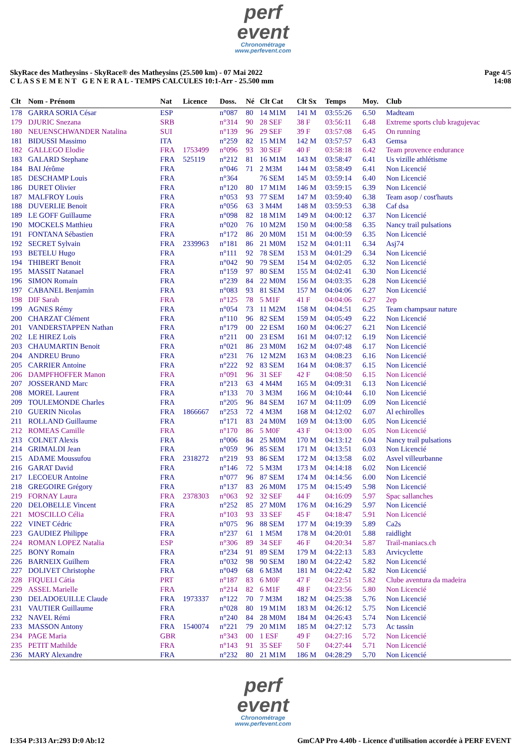perf
event
Chronométrage
www.perfevent.com
SkyRace des Matheysins - SkyRace® des Matheysins (25.500 km) - 07 Mai 2022
C L A S S E M E N T G E N E R A L - TEMPS CALCULES 10:1-Arr - 25.500 mm
Page 4/5
14:08
| Clt | Nom - Prénom | Nat | Licence | Doss. | Né | Clt Cat | Clt Sx | Temps | Moy. | Club |
| --- | --- | --- | --- | --- | --- | --- | --- | --- | --- | --- |
| 178 | GARRA SORIA César | ESP | | n°087 | 80 | 14 M1M | 141 M | 03:55:26 | 6.50 | Madteam |
| 179 | DJURIC Snezana | SRB | | n°314 | 90 | 28 SEF | 38 F | 03:56:11 | 6.48 | Extreme sports club kragujevac |
| 180 | NEUENSCHWANDER Natalina | SUI | | n°139 | 96 | 29 SEF | 39 F | 03:57:08 | 6.45 | On running |
| 181 | BIDUSSI Massimo | ITA | | n°259 | 82 | 15 M1M | 142 M | 03:57:57 | 6.43 | Gemsa |
| 182 | GALLEGO Elodie | FRA | 1753499 | n°096 | 93 | 30 SEF | 40 F | 03:58:18 | 6.42 | Team provence endurance |
| 183 | GALARD Stephane | FRA | 525119 | n°212 | 81 | 16 M1M | 143 M | 03:58:47 | 6.41 | Us vizille athlétisme |
| 184 | BAI Jérôme | FRA | | n°046 | 71 | 2 M3M | 144 M | 03:58:49 | 6.41 | Non Licencié |
| 185 | DESCHAMP Louis | FRA | | n°364 | | 76 SEM | 145 M | 03:59:14 | 6.40 | Non Licencié |
| 186 | DURET Olivier | FRA | | n°120 | 80 | 17 M1M | 146 M | 03:59:15 | 6.39 | Non Licencié |
| 187 | MALFROY Louis | FRA | | n°053 | 93 | 77 SEM | 147 M | 03:59:40 | 6.38 | Team asop / cost'hauts |
| 188 | DUVERLIE Benoit | FRA | | n°056 | 63 | 3 M4M | 148 M | 03:59:53 | 6.38 | Caf dsa |
| 189 | LE GOFF Guillaume | FRA | | n°098 | 82 | 18 M1M | 149 M | 04:00:12 | 6.37 | Non Licencié |
| 190 | MOCKELS Matthieu | FRA | | n°020 | 76 | 10 M2M | 150 M | 04:00:58 | 6.35 | Nancy trail pulsations |
| 191 | FONTANA Sébastien | FRA | | n°172 | 86 | 20 M0M | 151 M | 04:00:59 | 6.35 | Non Licencié |
| 192 | SECRET Sylvain | FRA | 2339963 | n°181 | 86 | 21 M0M | 152 M | 04:01:11 | 6.34 | Asj74 |
| 193 | BETELU Hugo | FRA | | n°111 | 92 | 78 SEM | 153 M | 04:01:29 | 6.34 | Non Licencié |
| 194 | THIBERT Benoit | FRA | | n°042 | 90 | 79 SEM | 154 M | 04:02:05 | 6.32 | Non Licencié |
| 195 | MASSIT Natanael | FRA | | n°159 | 97 | 80 SEM | 155 M | 04:02:41 | 6.30 | Non Licencié |
| 196 | SIMON Romain | FRA | | n°239 | 84 | 22 M0M | 156 M | 04:03:35 | 6.28 | Non Licencié |
| 197 | CABANEL Benjamin | FRA | | n°083 | 93 | 81 SEM | 157 M | 04:04:06 | 6.27 | Non Licencié |
| 198 | DIF Sarah | FRA | | n°125 | 78 | 5 M1F | 41 F | 04:04:06 | 6.27 | 2ep |
| 199 | AGNES Rémy | FRA | | n°054 | 73 | 11 M2M | 158 M | 04:04:51 | 6.25 | Team champsaur nature |
| 200 | CHARZAT Clément | FRA | | n°110 | 96 | 82 SEM | 159 M | 04:05:49 | 6.22 | Non Licencié |
| 201 | VANDERSTAPPEN Nathan | FRA | | n°179 | 00 | 22 ESM | 160 M | 04:06:27 | 6.21 | Non Licencié |
| 202 | LE HIREZ Loïs | FRA | | n°211 | 00 | 23 ESM | 161 M | 04:07:12 | 6.19 | Non Licencié |
| 203 | CHAUMARTIN Benoit | FRA | | n°021 | 86 | 23 M0M | 162 M | 04:07:48 | 6.17 | Non Licencié |
| 204 | ANDREU Bruno | FRA | | n°231 | 76 | 12 M2M | 163 M | 04:08:23 | 6.16 | Non Licencié |
| 205 | CARRIER Antoine | FRA | | n°222 | 92 | 83 SEM | 164 M | 04:08:37 | 6.15 | Non Licencié |
| 206 | DAMPFHOFFER Manon | FRA | | n°091 | 96 | 31 SEF | 42 F | 04:08:50 | 6.15 | Non Licencié |
| 207 | JOSSERAND Marc | FRA | | n°213 | 63 | 4 M4M | 165 M | 04:09:31 | 6.13 | Non Licencié |
| 208 | MOREL Laurent | FRA | | n°133 | 70 | 3 M3M | 166 M | 04:10:44 | 6.10 | Non Licencié |
| 209 | TOULEMONDE Charles | FRA | | n°205 | 96 | 84 SEM | 167 M | 04:11:09 | 6.09 | Non Licencié |
| 210 | GUERIN Nicolas | FRA | 1866667 | n°253 | 72 | 4 M3M | 168 M | 04:12:02 | 6.07 | Al echirolles |
| 211 | ROLLAND Guillaume | FRA | | n°171 | 83 | 24 M0M | 169 M | 04:13:00 | 6.05 | Non Licencié |
| 212 | ROMEAS Camille | FRA | | n°170 | 86 | 5 M0F | 43 F | 04:13:00 | 6.05 | Non Licencié |
| 213 | COLNET Alexis | FRA | | n°006 | 84 | 25 M0M | 170 M | 04:13:12 | 6.04 | Nancy trail pulsations |
| 214 | GRIMALDI Jean | FRA | | n°059 | 96 | 85 SEM | 171 M | 04:13:51 | 6.03 | Non Licencié |
| 215 | ADAME Moussufou | FRA | 2318272 | n°219 | 93 | 86 SEM | 172 M | 04:13:58 | 6.02 | Asvel villeurbanne |
| 216 | GARAT David | FRA | | n°146 | 72 | 5 M3M | 173 M | 04:14:18 | 6.02 | Non Licencié |
| 217 | LECOEUR Antoine | FRA | | n°077 | 96 | 87 SEM | 174 M | 04:14:56 | 6.00 | Non Licencié |
| 218 | GREGOIRE Grégory | FRA | | n°137 | 83 | 26 M0M | 175 M | 04:15:49 | 5.98 | Non Licencié |
| 219 | FORNAY Laura | FRA | 2378303 | n°063 | 92 | 32 SEF | 44 F | 04:16:09 | 5.97 | Spac sallanches |
| 220 | DELOBELLE Vincent | FRA | | n°252 | 85 | 27 M0M | 176 M | 04:16:29 | 5.97 | Non Licencié |
| 221 | MOSCILLO Célia | FRA | | n°103 | 93 | 33 SEF | 45 F | 04:18:47 | 5.91 | Non Licencié |
| 222 | VINET Cédric | FRA | | n°075 | 96 | 88 SEM | 177 M | 04:19:39 | 5.89 | Ca2s |
| 223 | GAUDIEZ Philippe | FRA | | n°237 | 61 | 1 M5M | 178 M | 04:20:01 | 5.88 | raidlight |
| 224 | ROMAN LOPEZ Natalia | ESP | | n°306 | 89 | 34 SEF | 46 F | 04:20:34 | 5.87 | Trail-maniacs.ch |
| 225 | BONY Romain | FRA | | n°234 | 91 | 89 SEM | 179 M | 04:22:13 | 5.83 | Arvicyclette |
| 226 | BARNEIX Guilhem | FRA | | n°032 | 98 | 90 SEM | 180 M | 04:22:42 | 5.82 | Non Licencié |
| 227 | DOLIVET Christophe | FRA | | n°049 | 68 | 6 M3M | 181 M | 04:22:42 | 5.82 | Non Licencié |
| 228 | FIQUELI Cátia | PRT | | n°187 | 83 | 6 M0F | 47 F | 04:22:51 | 5.82 | Clube aventura da madeira |
| 229 | ASSEL Marielle | FRA | | n°214 | 82 | 6 M1F | 48 F | 04:23:56 | 5.80 | Non Licencié |
| 230 | DELADOEUILLE Claude | FRA | 1973337 | n°122 | 70 | 7 M3M | 182 M | 04:25:38 | 5.76 | Non Licencié |
| 231 | VAUTIER Guillaume | FRA | | n°028 | 80 | 19 M1M | 183 M | 04:26:12 | 5.75 | Non Licencié |
| 232 | NAVEL Rémi | FRA | | n°240 | 84 | 28 M0M | 184 M | 04:26:43 | 5.74 | Non Licencié |
| 233 | MASSON Antony | FRA | 1540074 | n°221 | 79 | 20 M1M | 185 M | 04:27:12 | 5.73 | Ac tassin |
| 234 | PAGE Maria | GBR | | n°343 | 00 | 1 ESF | 49 F | 04:27:16 | 5.72 | Non Licencié |
| 235 | PETIT Mathilde | FRA | | n°143 | 91 | 35 SEF | 50 F | 04:27:44 | 5.71 | Non Licencié |
| 236 | MARY Alexandre | FRA | | n°232 | 80 | 21 M1M | 186 M | 04:28:29 | 5.70 | Non Licencié |
perf
event
Chronométrage
www.perfevent.com
I:354 P:313 Ar:293 D:0 Ab:12 GmCAP Pro 4.40b - Licence d'utilisation accordée à PERF EVENT